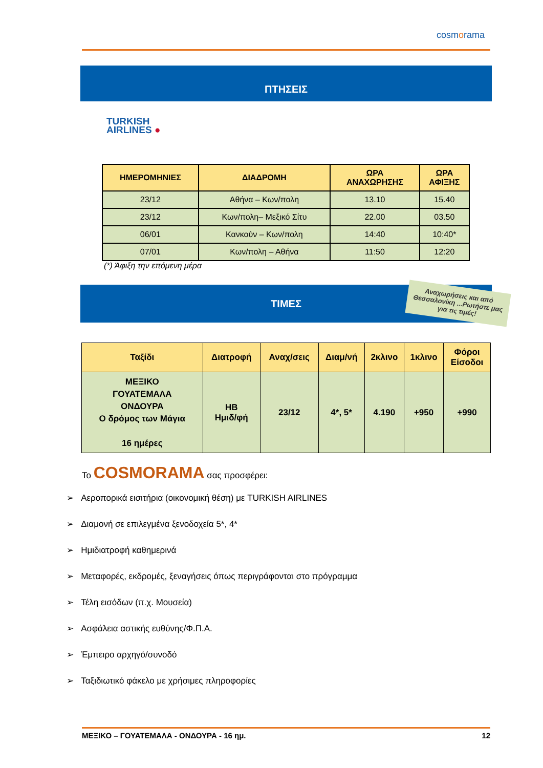cosmorama
ΠΤΗΣΕΙΣ
TURKISH
AIRLINES ●
| ΗΜΕΡΟΜΗΝΙΕΣ | ΔΙΑΔΡΟΜΗ | ΩΡΑ ΑΝΑΧΩΡΗΣΗΣ | ΩΡΑ ΑΦΙΞΗΣ |
| --- | --- | --- | --- |
| 23/12 | Αθήνα – Κων/πολη | 13.10 | 15.40 |
| 23/12 | Κων/πολη– Μεξικό Σίτυ | 22.00 | 03.50 |
| 06/01 | Κανκούν – Κων/πολη | 14:40 | 10:40* |
| 07/01 | Κων/πολη – Αθήνα | 11:50 | 12:20 |
(*) Άφιξη την επόμενη μέρα
ΤΙΜΕΣ
Αναχωρήσεις και από Θεσσαλονίκη ...Ρωτήστε μας για τις τιμές!
| Ταξίδι | Διατροφή | Αναχ/σεις | Διαμ/νή | 2κλινο | 1κλινο | Φόροι Είσοδοι |
| --- | --- | --- | --- | --- | --- | --- |
| ΜΕΞΙΚΟ ΓΟΥΑΤΕΜΑΛΑ ΟΝΔΟΥΡΑ Ο δρόμος των Μάγια 16 ημέρες | HB Ημιδ/φή | 23/12 | 4*, 5* | 4.190 | +950 | +990 |
Το COSMORAMA σας προσφέρει:
➢ Αεροπορικά εισιτήρια (οικονομική θέση) με TURKISH AIRLINES
➢ Διαμονή σε επιλεγμένα ξενοδοχεία 5*, 4*
➢ Ημιδιατροφή καθημερινά
➢ Μεταφορές, εκδρομές, ξεναγήσεις όπως περιγράφονται στο πρόγραμμα
➢ Τέλη εισόδων (π.χ. Μουσεία)
➢ Ασφάλεια αστικής ευθύνης/Φ.Π.Α.
➢ Έμπειρο αρχηγό/συνοδό
➢ Ταξιδιωτικό φάκελο με χρήσιμες πληροφορίες
ΜΕΞΙΚΟ – ΓΟΥΑΤΕΜΑΛΑ - ΟΝΔΟΥΡΑ - 16 ημ. 12